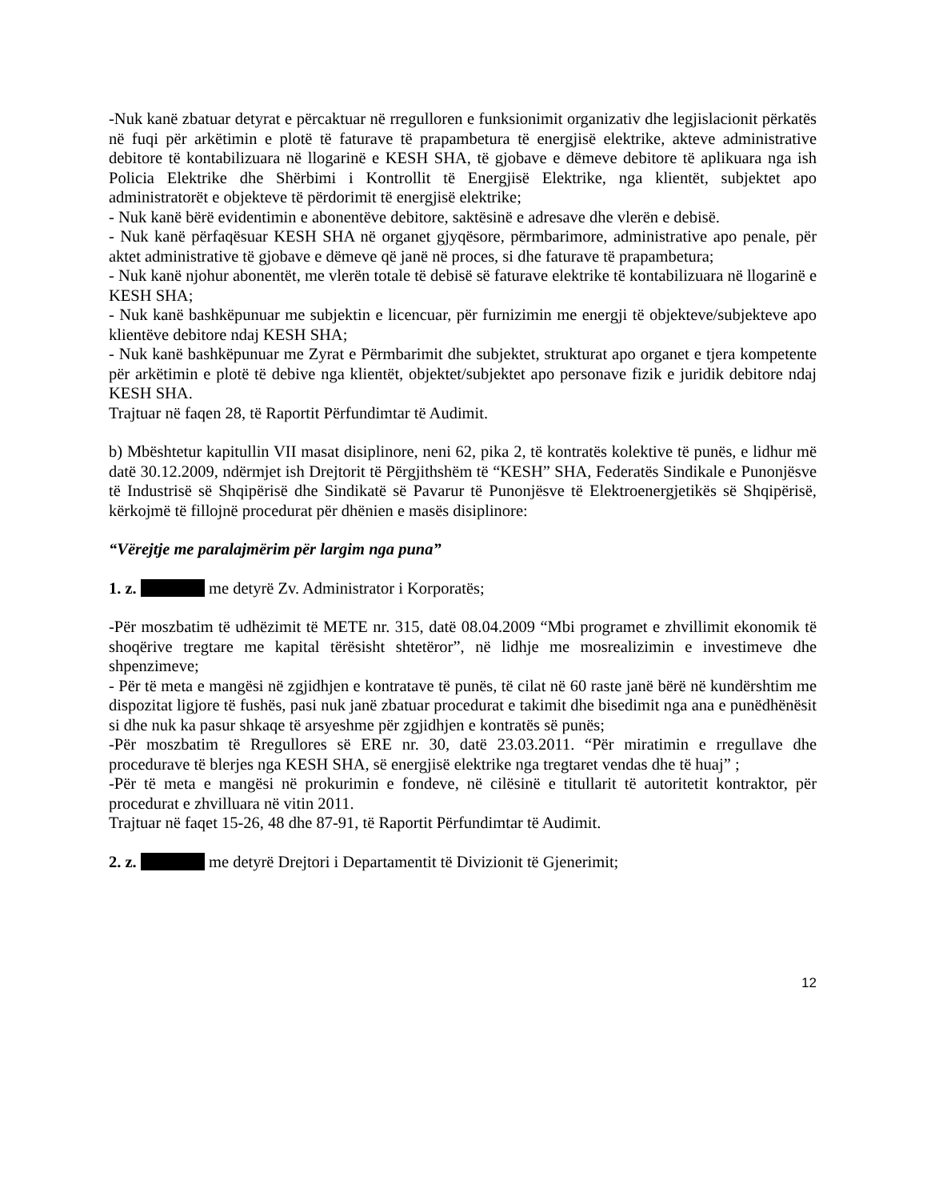-Nuk kanë zbatuar detyrat e përcaktuar në rregulloren e funksionimit organizativ dhe legjislacionit përkatës në fuqi për arkëtimin e plotë të faturave të prapambetura të energjisë elektrike, akteve administrative debitore të kontabilizuara në llogarinë e KESH SHA, të gjobave e dëmeve debitore të aplikuara nga ish Policia Elektrike dhe Shërbimi i Kontrollit të Energjisë Elektrike, nga klientët, subjektet apo administratorët e objekteve të përdorimit të energjisë elektrike;
- Nuk kanë bërë evidentimin e abonentëve debitore, saktësinë e adresave dhe vlerën e debisë.
- Nuk kanë përfaqësuar KESH SHA në organet gjyqësore, përmbarimore, administrative apo penale, për aktet administrative të gjobave e dëmeve që janë në proces, si dhe faturave të prapambetura;
- Nuk kanë njohur abonentët, me vlerën totale të debisë së faturave elektrike të kontabilizuara në llogarinë e KESH SHA;
- Nuk kanë bashkëpunuar me subjektin e licencuar, për furnizimin me energji të objekteve/subjekteve apo klientëve debitore ndaj KESH SHA;
- Nuk kanë bashkëpunuar me Zyrat e Përmbarimit dhe subjektet, strukturat apo organet e tjera kompetente për arkëtimin e plotë të debive nga klientët, objektet/subjektet apo personave fizik e juridik debitore ndaj KESH SHA.
Trajtuar në faqen 28, të Raportit Përfundimtar të Audimit.
b) Mbështetur kapitullin VII masat disiplinore, neni 62, pika 2, të kontratës kolektive të punës, e lidhur më datë 30.12.2009, ndërmjet ish Drejtorit të Përgjithshëm të “KESH” SHA, Federatës Sindikale e Punonjësve të Industrisë së Shqipërisë dhe Sindikatë së Pavarur të Punonjësve të Elektroenergjetikës së Shqipërisë, kërkojmë të fillojnë procedurat për dhënien e masës disiplinore:
“Vërejtje me paralajmërim për largim nga puna”
1. z. me detyrë Zv. Administrator i Korporatës;
-Për moszbatim të udhëzimit të METE nr. 315, datë 08.04.2009 “Mbi programet e zhvillimit ekonomik të shoqërive tregtare me kapital tërësisht shtetëror”, në lidhje me mosrealizimin e investimeve dhe shpenzimeve;
- Për të meta e mangësi në zgjidhjen e kontratave të punës, të cilat në 60 raste janë bërë në kundërshtim me dispozitat ligjore të fushës, pasi nuk janë zbatuar procedurat e takimit dhe bisedimit nga ana e punëdhënësit si dhe nuk ka pasur shkaqe të arsyeshme për zgjidhjen e kontratës së punës;
-Për moszbatim të Rregullores së ERE nr. 30, datë 23.03.2011. “Për miratimin e rregullave dhe procedurave të blerjes nga KESH SHA, së energjisë elektrike nga tregtaret vendas dhe të huaj” ;
-Për të meta e mangësi në prokurimin e fondeve, në cilësinë e titullarit të autoritetit kontraktor, për procedurat e zhvilluara në vitin 2011.
Trajtuar në faqet 15-26, 48 dhe 87-91, të Raportit Përfundimtar të Audimit.
2. z. me detyrë Drejtori i Departamentit të Divizionit të Gjenerimit;
12